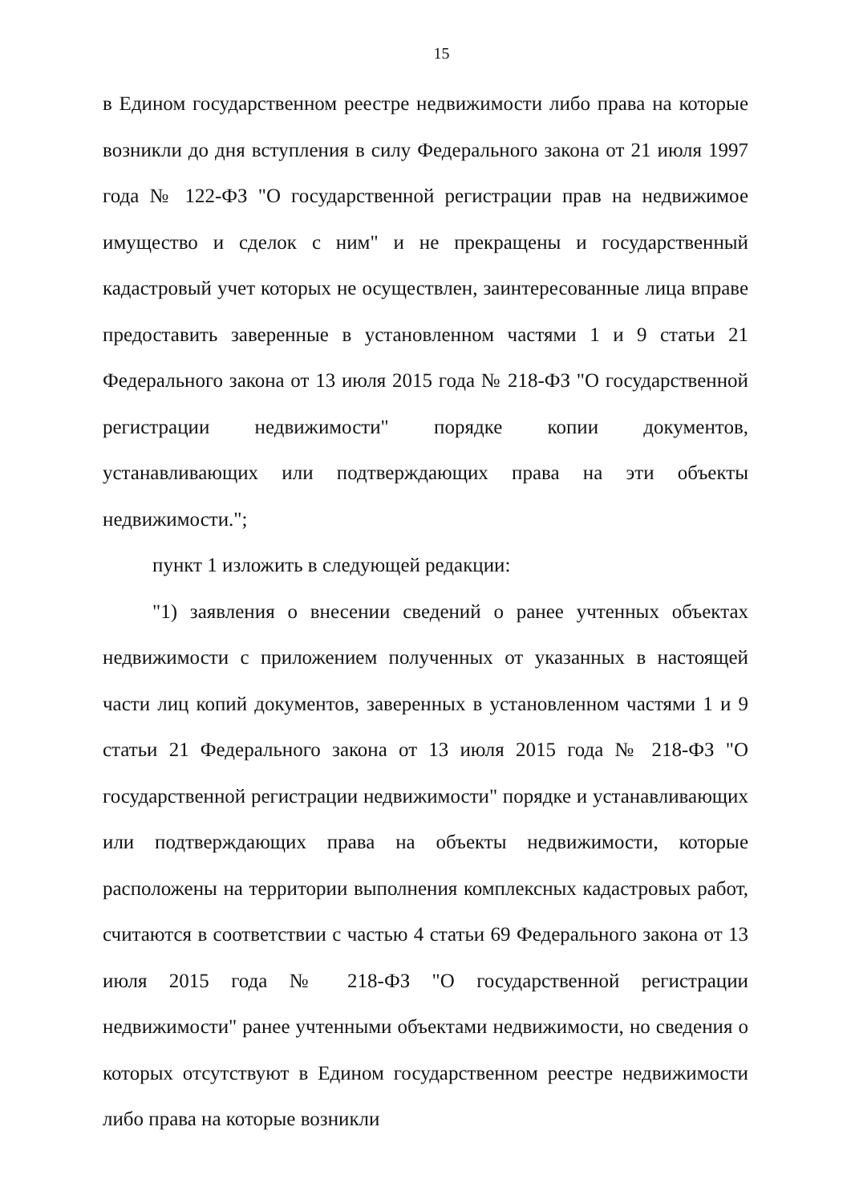15
в Едином государственном реестре недвижимости либо права на которые возникли до дня вступления в силу Федерального закона от 21 июля 1997 года № 122-ФЗ "О государственной регистрации прав на недвижимое имущество и сделок с ним" и не прекращены и государственный кадастровый учет которых не осуществлен, заинтересованные лица вправе предоставить заверенные в установленном частями 1 и 9 статьи 21 Федерального закона от 13 июля 2015 года № 218-ФЗ "О государственной регистрации недвижимости" порядке копии документов, устанавливающих или подтверждающих права на эти объекты недвижимости.";
пункт 1 изложить в следующей редакции:
"1) заявления о внесении сведений о ранее учтенных объектах недвижимости с приложением полученных от указанных в настоящей части лиц копий документов, заверенных в установленном частями 1 и 9 статьи 21 Федерального закона от 13 июля 2015 года № 218-ФЗ "О государственной регистрации недвижимости" порядке и устанавливающих или подтверждающих права на объекты недвижимости, которые расположены на территории выполнения комплексных кадастровых работ, считаются в соответствии с частью 4 статьи 69 Федерального закона от 13 июля 2015 года № 218-ФЗ "О государственной регистрации недвижимости" ранее учтенными объектами недвижимости, но сведения о которых отсутствуют в Едином государственном реестре недвижимости либо права на которые возникли